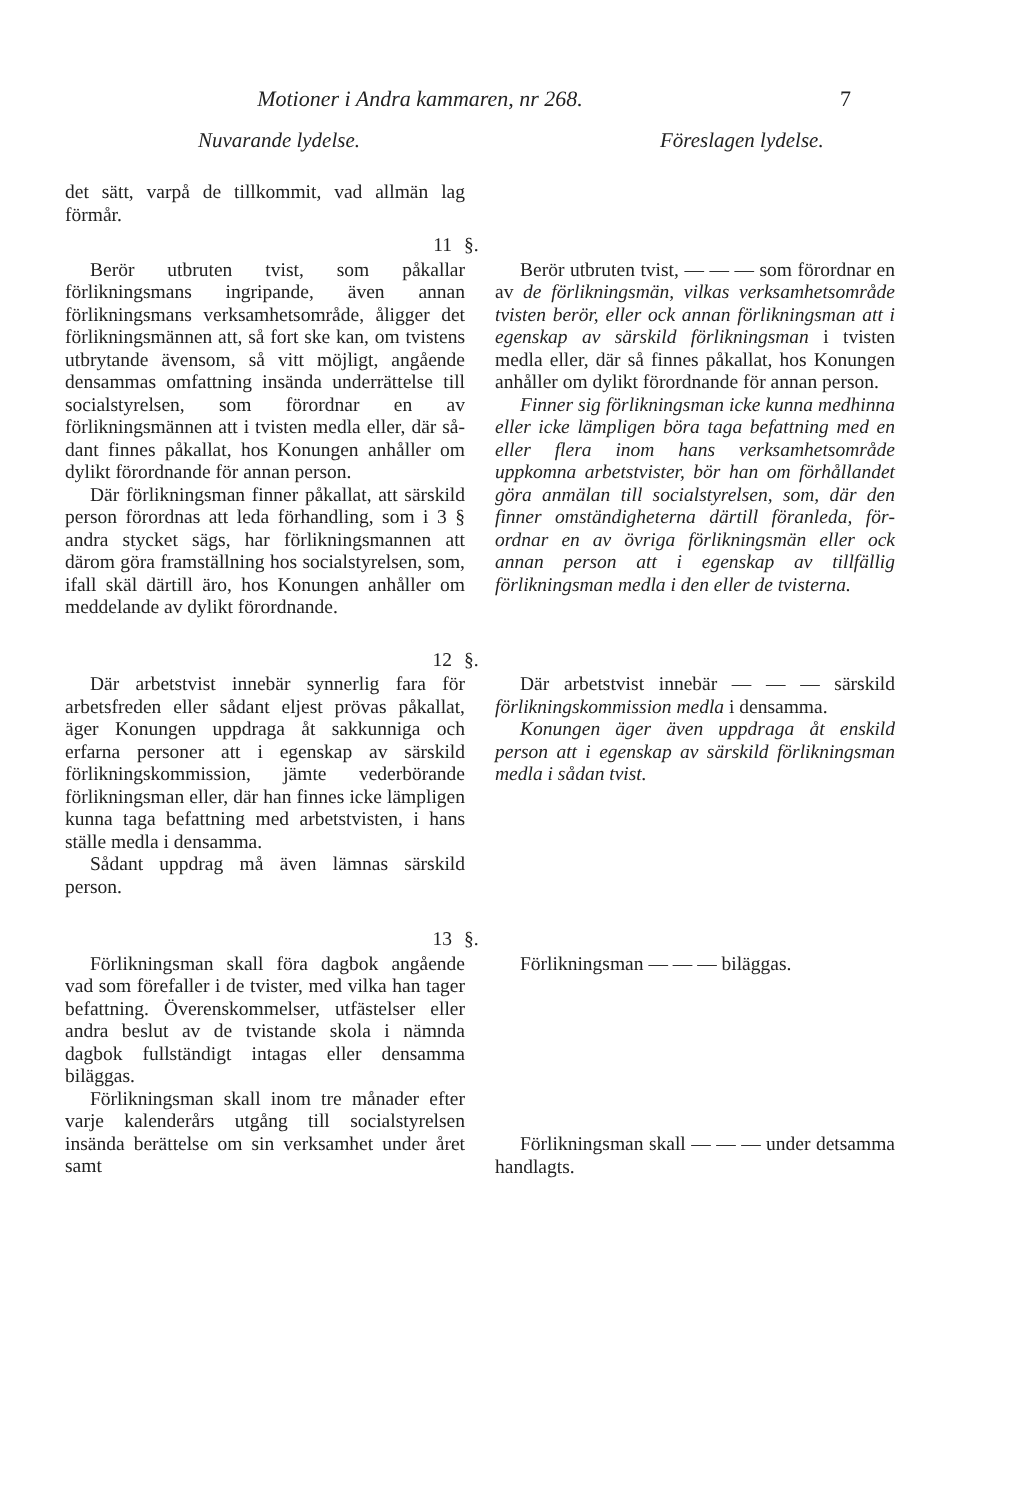Motioner i Andra kammaren, nr 268. 7
Nuvarande lydelse. Föreslagen lydelse.
det sätt, varpå de tillkommit, vad all­män lag förmår.
11 §.
Berör utbruten tvist, som påkallar förlikningsmans ingripande, även an­nan förlikningsmans verksamhetsom­råde, åligger det förlikningsmännen att, så fort ske kan, om tvistens ut­brytande ävensom, så vitt möjligt, an­gående densammas omfattning insän­da underrättelse till socialstyrelsen, som förordnar en av förlikningsmän­nen att i tvisten medla eller, där så­dant finnes påkallat, hos Konungen anhåller om dylikt förordnande för annan person.
Där förlikningsman finner påkal­lat, att särskild person förordnas att leda förhandling, som i 3 § andra stycket sägs, har förlikningsmannen att därom göra framställning hos so­cialstyrelsen, som, ifall skäl därtill äro, hos Konungen anhåller om med­delande av dylikt förordnande.
Berör utbruten tvist, — — — som förordnar en av de förlikningsmän, vilkas verksamhetsområde tvisten be­rör, eller ock annan förlikningsman att i egenskap av särskild förliknings­man i tvisten medla eller, där så fin­nes påkallat, hos Konungen anhåller om dylikt förordnande för annan per­son.
Finner sig förlikningsman icke kunna medhinna eller icke lämpligen böra taga befattning med en eller flera inom hans verksamhetsområde uppkomna arbetstvister, bör han om förhållandet göra anmälan till social­styrelsen, som, där den finner om­ständigheterna därtill föranleda, för­ordnar en av övriga förlikningsmän eller ock annan person att i egenskap av tillfällig förlikningsman medla i den eller de tvisterna.
12 §.
Där arbetstvist innebär synnerlig fara för arbetsfreden eller sådant el­jest prövas påkallat, äger Konungen uppdraga åt sakkunniga och erfarna personer att i egenskap av särskild förlikningskommission, jämte veder­börande förlikningsman eller, där han finnes icke lämpligen kunna taga befattning med arbetstvisten, i hans ställe medla i densamma.
Sådant uppdrag må även lämnas särskild person.
Där arbetstvist innebär — — — särskild förlikningskommission med­la i densamma.
Konungen äger även uppdraga åt enskild person att i egenskap av sär­skild förlikningsman medla i sådan tvist.
13 §.
Förlikningsman skall föra dagbok angående vad som förefaller i de tvis­ter, med vilka han tager befattning. Överenskommelser, utfästelser eller andra beslut av de tvistande skola i nämnda dagbok fullständigt intagas eller densamma biläggas.
Förlikningsman skall inom tre må­nader efter varje kalenderårs utgång till socialstyrelsen insända berättelse om sin verksamhet under året samt
Förlikningsman — — — biläggas.
Förlikningsman skall — — — un­der detsamma handlagts.